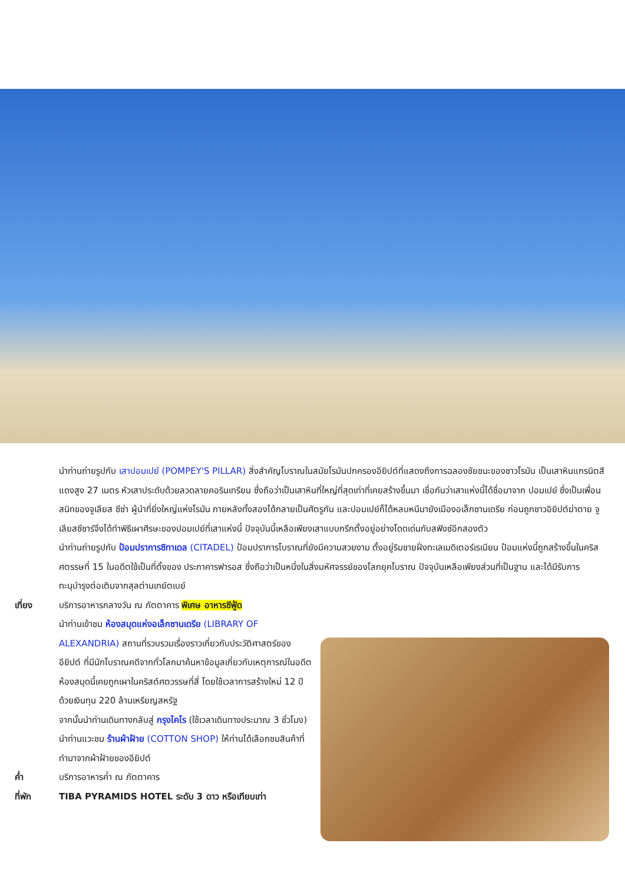นำท่านถ่ายรูปกับ เสาปอมเปย์ (POMPEY'S PILLAR) สิ่งสำคัญโบราณในสมัยโรมันปกครองอียิปต์ที่แสดงถึงการฉลองชัยชนะของชาวโรมัน เป็นเสาหินแกรนิตสีแดงสูง 27 เมตร หัวเสาประดับด้วยลวดลายคอรินเทรียน ซึ่งถือว่าเป็นเสาหินที่ใหญ่ที่สุดเท่าที่เคยสร้างขึ้นมา เชื่อกันว่าเสาแห่งนี้ได้ชื่อมาจาก ปอมเปย์ ซึ่งเป็นเพื่อนสนิทของจูเลียส ซีซ่า ผู้นำที่ยิ่งใหญ่แห่งโรมัน ภายหลังทั้งสองได้กลายเป็นศัตรูกัน และปอมเปย์ก็ได้หลบหนีมายังเมืองอเล็กซานเดรีย ก่อนถูกชาวอิยิปต์ฆ่าตาย จูเลียสซีซาร์จึงได้ทำพิธีเผาศีรษะของปอมเปย์ที่เสาแห่งนี้ ปัจจุบันนี้เหลือเพียงเสาแบบกรีกตั้งอยู่อย่างโดดเด่นกับสฟิงซ์อีกสองตัว
นำท่านถ่ายรูปกับ ป้อมปราการซิทาเดล (CITADEL) ป้อมปราการโบราณที่ยังมีความสวยงาม ตั้งอยู่ริมชายฝั่งทะเลเมดิเตอร์เรเนียน ป้อมแห่งนี้ถูกสร้างขึ้นในคริสศตรรษที่ 15 ในอดีตใช้เป็นที่ตั้งของ ประภาคารฟารอส ซึ่งถือว่าเป็นหนึ่งในสิ่งมหัศจรรย์ของโลกยุคโบราณ ปัจจุบันเหลือเพียงส่วนที่เป็นฐาน และได้มีรับการทะนุบำรุงต่อเติมจากสุลต่านเกย์ตเบย์
เที่ยง บริการอาหารกลางวัน ณ ภัตตาคาร พิเศษ อาหารซีฟู้ด
นำท่านเข้าชม ห้องสมุดแห่งอเล็กซานเดรีย (LIBRARY OF ALEXANDRIA) สถานที่รวบรวมเรื่องราวเกี่ยวกับประวัติศาสตร์ของอียิปต์ ที่มีนักโบราณคดีจากทั่วโลกมาค้นหาข้อมูลเกี่ยวกับเหตุการณ์ในอดีต ห้องสมุดนี้เคยถูกเผาในคริสต์ศตวรรษที่สี่ โดยใช้เวลาการสร้างใหม่ 12 ปี ด้วยเงินทุน 220 ล้านเหรียญสหรัฐ
จากนั้นนำท่านเดินทางกลับสู่ กรุงไคโร (ใช้เวลาเดินทางประมาณ 3 ชั่วโมง)
นำท่านแวะชม ร้านผ้าฝ้าย (COTTON SHOP) ให้ท่านได้เลือกชมสินค้าที่ทำมาจากผ้าฝ้ายของอียิปต์
ค่ำ บริการอาหารค่ำ ณ ภัตตาคาร
ที่พัก TIBA PYRAMIDS HOTEL ระดับ 3 ดาว หรือเทียบเท่า